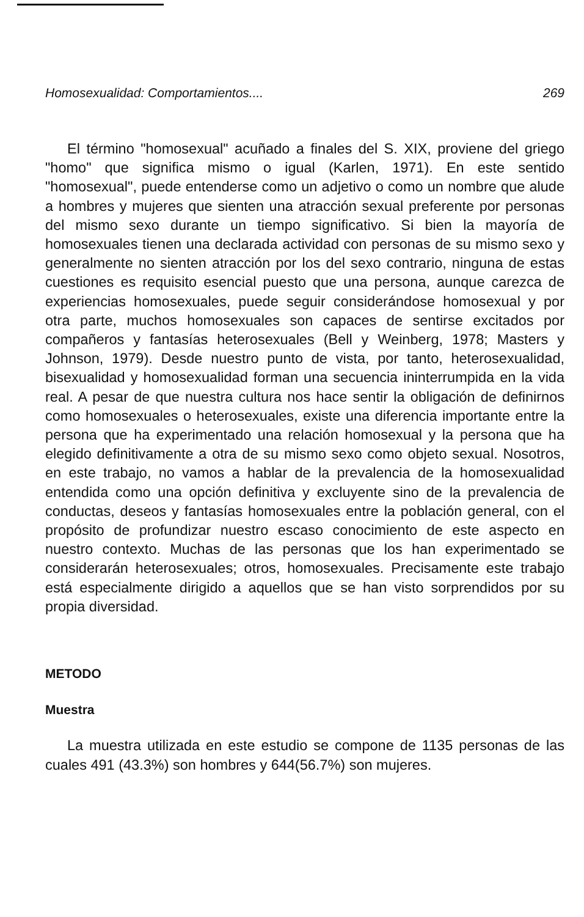Homosexualidad: Comportamientos.... 269
El término "homosexual" acuñado a finales del S. XIX, proviene del griego "homo" que significa mismo o igual (Karlen, 1971). En este sentido "homosexual", puede entenderse como un adjetivo o como un nombre que alude a hombres y mujeres que sienten una atracción sexual preferente por personas del mismo sexo durante un tiempo significativo. Si bien la mayoría de homosexuales tienen una declarada actividad con personas de su mismo sexo y generalmente no sienten atracción por los del sexo contrario, ninguna de estas cuestiones es requisito esencial puesto que una persona, aunque carezca de experiencias homosexuales, puede seguir considerándose homosexual y por otra parte, muchos homosexuales son capaces de sentirse excitados por compañeros y fantasías heterosexuales (Bell y Weinberg, 1978; Masters y Johnson, 1979). Desde nuestro punto de vista, por tanto, heterosexualidad, bisexualidad y homosexualidad forman una secuencia ininterrumpida en la vida real. A pesar de que nuestra cultura nos hace sentir la obligación de definirnos como homosexuales o heterosexuales, existe una diferencia importante entre la persona que ha experimentado una relación homosexual y la persona que ha elegido definitivamente a otra de su mismo sexo como objeto sexual. Nosotros, en este trabajo, no vamos a hablar de la prevalencia de la homosexualidad entendida como una opción definitiva y excluyente sino de la prevalencia de conductas, deseos y fantasías homosexuales entre la población general, con el propósito de profundizar nuestro escaso conocimiento de este aspecto en nuestro contexto. Muchas de las personas que los han experimentado se considerarán heterosexuales; otros, homosexuales. Precisamente este trabajo está especialmente dirigido a aquellos que se han visto sorprendidos por su propia diversidad.
METODO
Muestra
La muestra utilizada en este estudio se compone de 1135 personas de las cuales 491 (43.3%) son hombres y 644(56.7%) son mujeres.